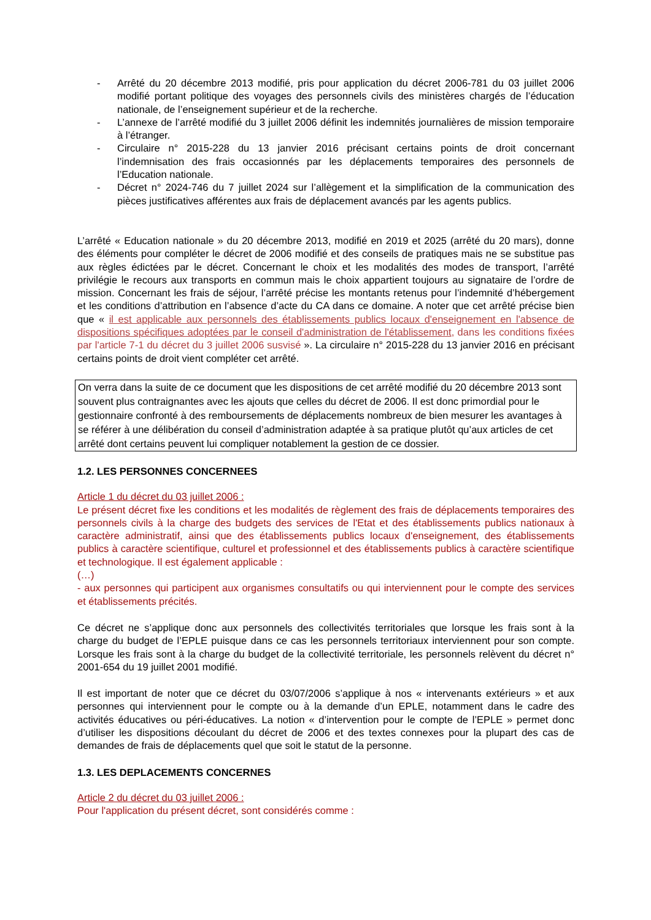- Arrêté du 20 décembre 2013 modifié, pris pour application du décret 2006-781 du 03 juillet 2006 modifié portant politique des voyages des personnels civils des ministères chargés de l’éducation nationale, de l’enseignement supérieur et de la recherche.
- L’annexe de l’arrêté modifié du 3 juillet 2006 définit les indemnités journalières de mission temporaire à l’étranger.
- Circulaire n° 2015-228 du 13 janvier 2016 précisant certains points de droit concernant l’indemnisation des frais occasionnés par les déplacements temporaires des personnels de l’Education nationale.
- Décret n° 2024-746 du 7 juillet 2024 sur l’allègement et la simplification de la communication des pièces justificatives afférentes aux frais de déplacement avancés par les agents publics.
L’arrêté « Education nationale » du 20 décembre 2013, modifié en 2019 et 2025 (arrêté du 20 mars), donne des éléments pour compléter le décret de 2006 modifié et des conseils de pratiques mais ne se substitue pas aux règles édictées par le décret. Concernant le choix et les modalités des modes de transport, l’arrêté privilégie le recours aux transports en commun mais le choix appartient toujours au signataire de l’ordre de mission. Concernant les frais de séjour, l’arrêté précise les montants retenus pour l’indemnité d’hébergement et les conditions d’attribution en l’absence d’acte du CA dans ce domaine. A noter que cet arrêté précise bien que « il est applicable aux personnels des établissements publics locaux d'enseignement en l'absence de dispositions spécifiques adoptées par le conseil d'administration de l'établissement, dans les conditions fixées par l'article 7-1 du décret du 3 juillet 2006 susvisé ». La circulaire n° 2015-228 du 13 janvier 2016 en précisant certains points de droit vient compléter cet arrêté.
On verra dans la suite de ce document que les dispositions de cet arrêté modifié du 20 décembre 2013 sont souvent plus contraignantes avec les ajouts que celles du décret de 2006. Il est donc primordial pour le gestionnaire confronté à des remboursements de déplacements nombreux de bien mesurer les avantages à se référer à une délibération du conseil d’administration adaptée à sa pratique plutôt qu’aux articles de cet arrêté dont certains peuvent lui compliquer notablement la gestion de ce dossier.
1.2. LES PERSONNES CONCERNEES
Article 1 du décret du 03 juillet 2006 :
Le présent décret fixe les conditions et les modalités de règlement des frais de déplacements temporaires des personnels civils à la charge des budgets des services de l'Etat et des établissements publics nationaux à caractère administratif, ainsi que des établissements publics locaux d'enseignement, des établissements publics à caractère scientifique, culturel et professionnel et des établissements publics à caractère scientifique et technologique. Il est également applicable :
(…)
- aux personnes qui participent aux organismes consultatifs ou qui interviennent pour le compte des services et établissements précités.
Ce décret ne s’applique donc aux personnels des collectivités territoriales que lorsque les frais sont à la charge du budget de l’EPLE puisque dans ce cas les personnels territoriaux interviennent pour son compte. Lorsque les frais sont à la charge du budget de la collectivité territoriale, les personnels relèvent du décret n° 2001-654 du 19 juillet 2001 modifié.
Il est important de noter que ce décret du 03/07/2006 s’applique à nos « intervenants extérieurs » et aux personnes qui interviennent pour le compte ou à la demande d’un EPLE, notamment dans le cadre des activités éducatives ou péri-éducatives. La notion « d’intervention pour le compte de l’EPLE » permet donc d’utiliser les dispositions découlant du décret de 2006 et des textes connexes pour la plupart des cas de demandes de frais de déplacements quel que soit le statut de la personne.
1.3. LES DEPLACEMENTS CONCERNES
Article 2 du décret du 03 juillet 2006 :
Pour l'application du présent décret, sont considérés comme :